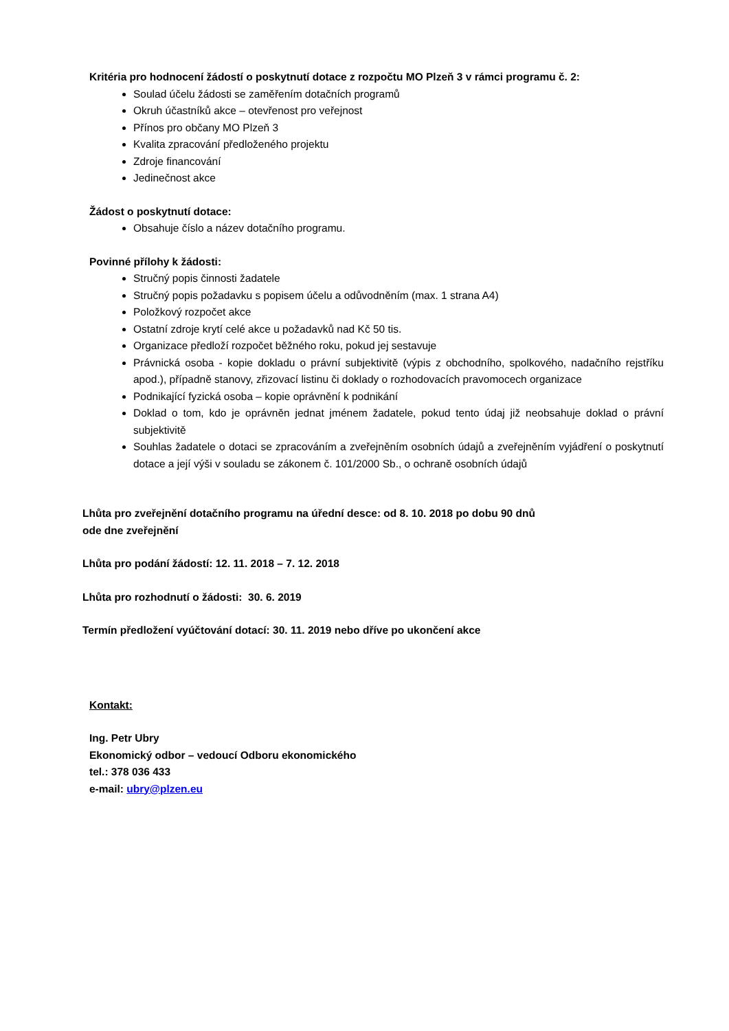Kritéria pro hodnocení žádostí o poskytnutí dotace z rozpočtu MO Plzeň 3 v rámci programu č. 2:
Soulad účelu žádosti se zaměřením dotačních programů
Okruh účastníků akce – otevřenost pro veřejnost
Přínos pro občany MO Plzeň 3
Kvalita zpracování předloženého projektu
Zdroje financování
Jedinečnost akce
Žádost o poskytnutí dotace:
Obsahuje číslo a název dotačního programu.
Povinné přílohy k žádosti:
Stručný popis činnosti žadatele
Stručný popis požadavku s popisem účelu a odůvodněním (max. 1 strana A4)
Položkový rozpočet akce
Ostatní zdroje krytí celé akce u požadavků nad Kč 50 tis.
Organizace předloží rozpočet běžného roku, pokud jej sestavuje
Právnická osoba - kopie dokladu o právní subjektivitě (výpis z obchodního, spolkového, nadačního rejstříku apod.), případně stanovy, zřizovací listinu či doklady o rozhodovacích pravomocech organizace
Podnikající fyzická osoba – kopie oprávnění k podnikání
Doklad o tom, kdo je oprávněn jednat jménem žadatele, pokud tento údaj již neobsahuje doklad o právní subjektivitě
Souhlas žadatele o dotaci se zpracováním a zveřejněním osobních údajů a zveřejněním vyjádření o poskytnutí dotace a její výši v souladu se zákonem č. 101/2000 Sb., o ochraně osobních údajů
Lhůta pro zveřejnění dotačního programu na úřední desce: od 8. 10. 2018 po dobu 90 dnů
ode dne zveřejnění
Lhůta pro podání žádostí: 12. 11. 2018 – 7. 12. 2018
Lhůta pro rozhodnutí o žádosti: 30. 6. 2019
Termín předložení vyúčtování dotací: 30. 11. 2019 nebo dříve po ukončení akce
Kontakt:
Ing. Petr Ubry
Ekonomický odbor – vedoucí Odboru ekonomického
tel.: 378 036 433
e-mail: ubry@plzen.eu